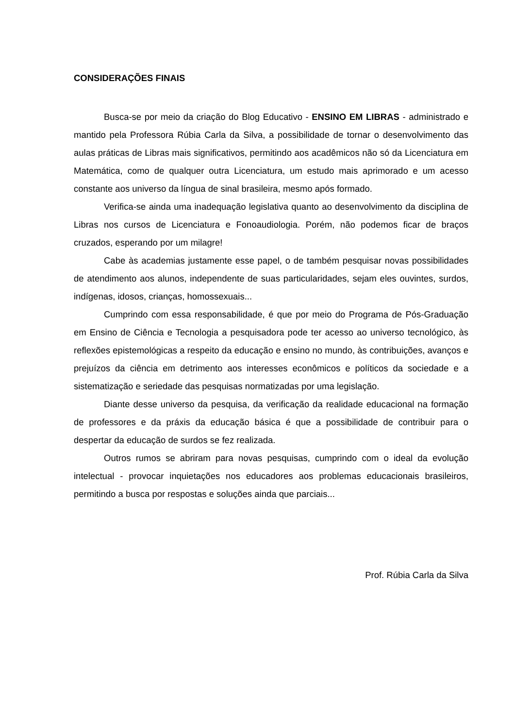CONSIDERAÇÕES FINAIS
Busca-se por meio da criação do Blog Educativo - ENSINO EM LIBRAS - administrado e mantido pela Professora Rúbia Carla da Silva, a possibilidade de tornar o desenvolvimento das aulas práticas de Libras mais significativos, permitindo aos acadêmicos não só da Licenciatura em Matemática, como de qualquer outra Licenciatura, um estudo mais aprimorado e um acesso constante aos universo da língua de sinal brasileira, mesmo após formado.
Verifica-se ainda uma inadequação legislativa quanto ao desenvolvimento da disciplina de Libras nos cursos de Licenciatura e Fonoaudiologia. Porém, não podemos ficar de braços cruzados, esperando por um milagre!
Cabe às academias justamente esse papel, o de também pesquisar novas possibilidades de atendimento aos alunos, independente de suas particularidades, sejam eles ouvintes, surdos, indígenas, idosos, crianças, homossexuais...
Cumprindo com essa responsabilidade, é que por meio do Programa de Pós-Graduação em Ensino de Ciência e Tecnologia a pesquisadora pode ter acesso ao universo tecnológico, às reflexões epistemológicas a respeito da educação e ensino no mundo, às contribuições, avanços e prejuízos da ciência em detrimento aos interesses econômicos e políticos da sociedade e a sistematização e seriedade das pesquisas normatizadas por uma legislação.
Diante desse universo da pesquisa, da verificação da realidade educacional na formação de professores e da práxis da educação básica é que a possibilidade de contribuir para o despertar da educação de surdos se fez realizada.
Outros rumos se abriram para novas pesquisas, cumprindo com o ideal da evolução intelectual - provocar inquietações nos educadores aos problemas educacionais brasileiros, permitindo a busca por respostas e soluções ainda que parciais...
Prof. Rúbia Carla da Silva